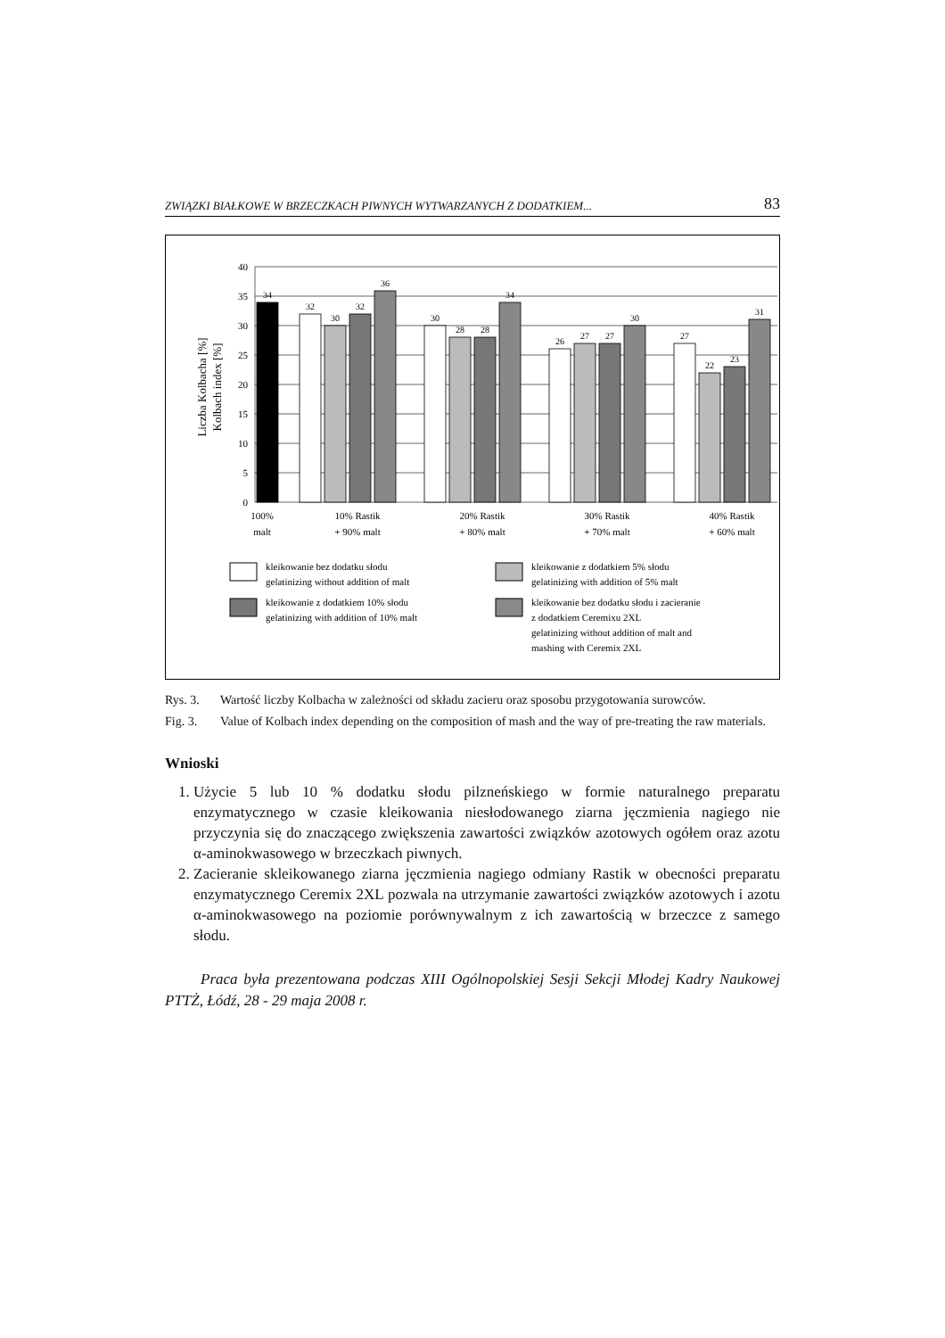ZWIĄZKI BIAŁKOWE W BRZECZKACH PIWNYCH WYTWARZANYCH Z DODATKIEM... 83
40
35
30
25
20
15
10
5
0
Liczba Kolbacha [%]
Kolbach index [%]
34
32
30
32
36
30
28
28
34
26
27
27
30
27
22
23
31
100%
malt
10% Rastik
+ 90% malt
20% Rastik
+ 80% malt
30% Rastik
+ 70% malt
40% Rastik
+ 60% malt
kleikowanie bez dodatku słodu
gelatinizing without addition of malt
kleikowanie z dodatkiem 5% słodu
gelatinizing with addition of 5% malt
kleikowanie z dodatkiem 10% słodu
gelatinizing with addition of 10% malt
kleikowanie bez dodatku słodu i zacieranie
z dodatkiem Ceremixu 2XL
gelatinizing without addition of malt and
mashing with Ceremix 2XL
Rys. 3. Wartość liczby Kolbacha w zależności od składu zacieru oraz sposobu przygotowania surowców.
Fig. 3. Value of Kolbach index depending on the composition of mash and the way of pre-treating the raw materials.
Wnioski
1. Użycie 5 lub 10 % dodatku słodu pilzneńskiego w formie naturalnego preparatu enzymatycznego w czasie kleikowania niesłodowanego ziarna jęczmienia nagiego nie przyczynia się do znaczącego zwiększenia zawartości związków azotowych ogółem oraz azotu α-aminokwasowego w brzeczkach piwnych.
2. Zacieranie skleikowanego ziarna jęczmienia nagiego odmiany Rastik w obecności preparatu enzymatycznego Ceremix 2XL pozwala na utrzymanie zawartości związków azotowych i azotu α-aminokwasowego na poziomie porównywalnym z ich zawartością w brzeczce z samego słodu.
Praca była prezentowana podczas XIII Ogólnopolskiej Sesji Sekcji Młodej Kadry Naukowej PTTŻ, Łódź, 28 - 29 maja 2008 r.